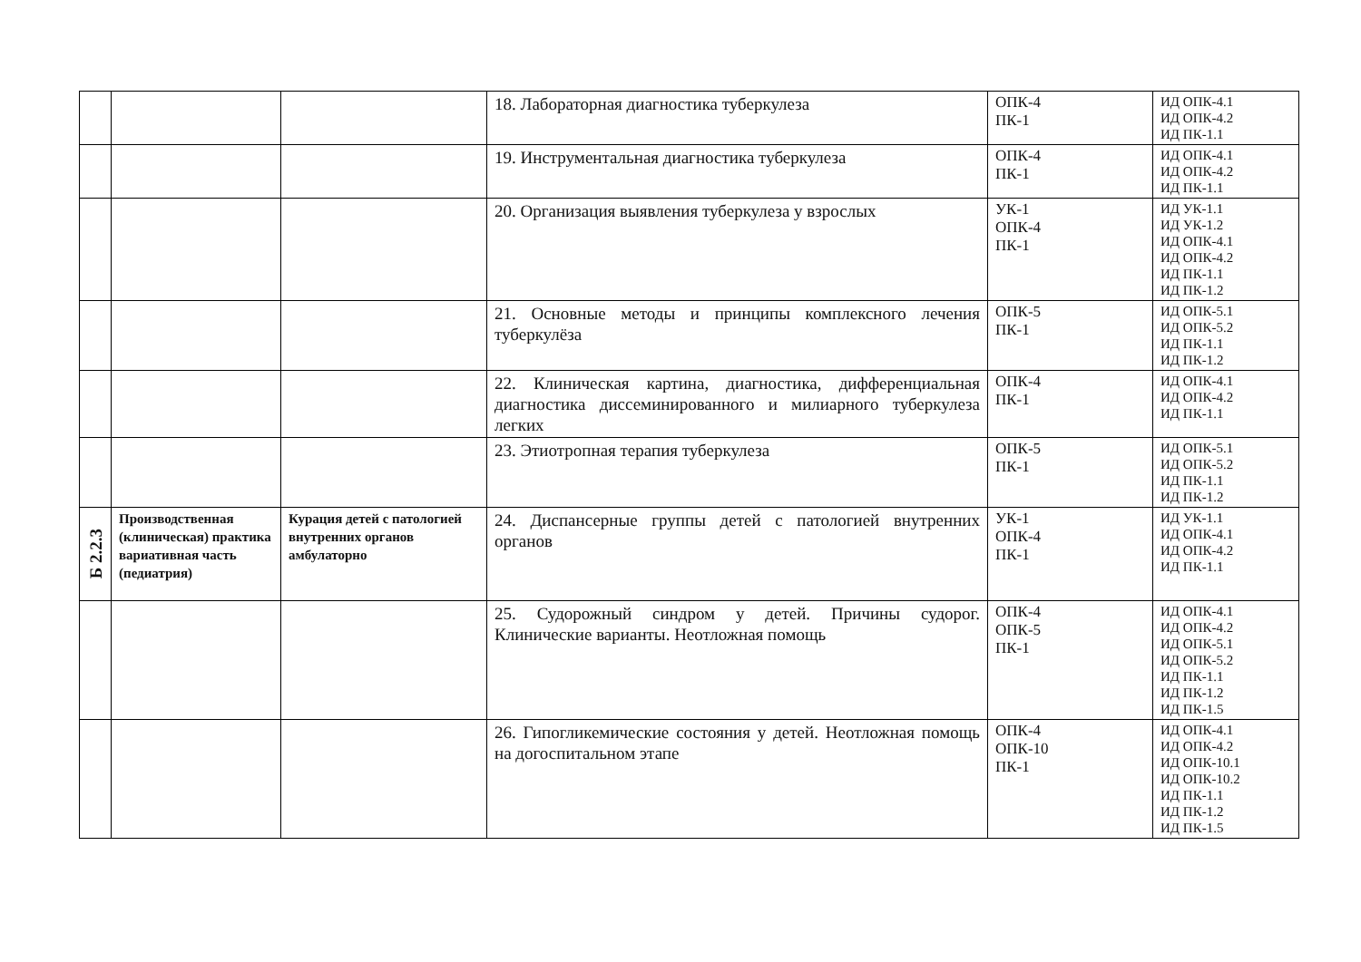| | | | 18. Лабораторная диагностика туберкулеза | ОПК-4 ПК-1 | ИД ОПК-4.1 ИД ОПК-4.2 ИД ПК-1.1 |
| | | | 19. Инструментальная диагностика туберкулеза | ОПК-4 ПК-1 | ИД ОПК-4.1 ИД ОПК-4.2 ИД ПК-1.1 |
| | | | 20. Организация выявления туберкулеза у взрослых | УК-1 ОПК-4 ПК-1 | ИД УК-1.1 ИД УК-1.2 ИД ОПК-4.1 ИД ОПК-4.2 ИД ПК-1.1 ИД ПК-1.2 |
| | | | 21. Основные методы и принципы комплексного лечения туберкулёза | ОПК-5 ПК-1 | ИД ОПК-5.1 ИД ОПК-5.2 ИД ПК-1.1 ИД ПК-1.2 |
| | | | 22. Клиническая картина, диагностика, дифференциальная диагностика диссеминированного и милиарного туберкулеза легких | ОПК-4 ПК-1 | ИД ОПК-4.1 ИД ОПК-4.2 ИД ПК-1.1 |
| | | | 23. Этиотропная терапия туберкулеза | ОПК-5 ПК-1 | ИД ОПК-5.1 ИД ОПК-5.2 ИД ПК-1.1 ИД ПК-1.2 |
| Б 2.2.3 | Производственная (клиническая) практика вариативная часть (педиатрия) | Курация детей с патологией внутренних органов амбулаторно | 24. Диспансерные группы детей с патологией внутренних органов | УК-1 ОПК-4 ПК-1 | ИД УК-1.1 ИД ОПК-4.1 ИД ОПК-4.2 ИД ПК-1.1 |
| | | | 25. Судорожный синдром у детей. Причины судорог. Клинические варианты. Неотложная помощь | ОПК-4 ОПК-5 ПК-1 | ИД ОПК-4.1 ИД ОПК-4.2 ИД ОПК-5.1 ИД ОПК-5.2 ИД ПК-1.1 ИД ПК-1.2 ИД ПК-1.5 |
| | | | 26. Гипогликемические состояния у детей. Неотложная помощь на догоспитальном этапе | ОПК-4 ОПК-10 ПК-1 | ИД ОПК-4.1 ИД ОПК-4.2 ИД ОПК-10.1 ИД ОПК-10.2 ИД ПК-1.1 ИД ПК-1.2 ИД ПК-1.5 |